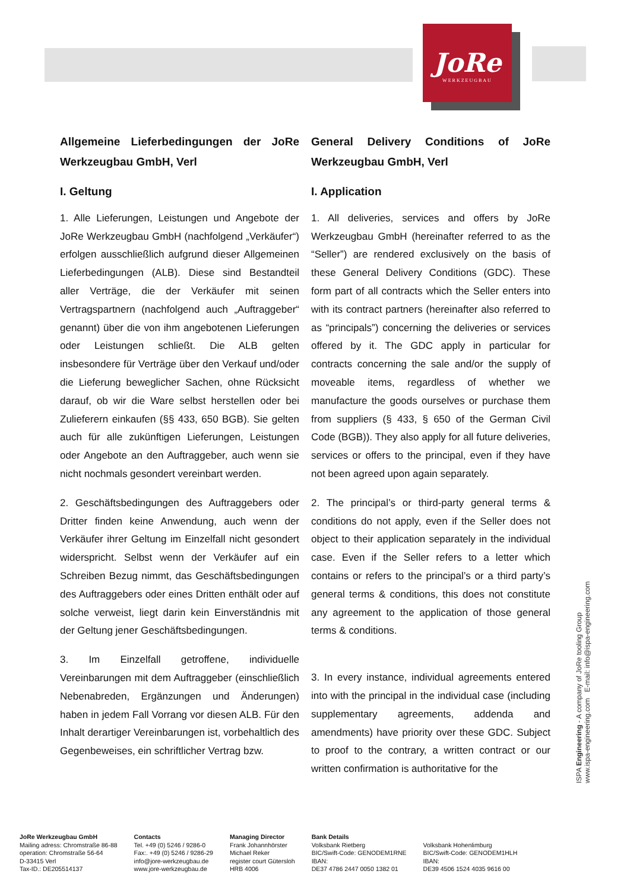JoRe
WERKZEUGBAU
Allgemeine Lieferbedingungen der JoRe Werkzeugbau GmbH, Verl
I. Geltung
1. Alle Lieferungen, Leistungen und Angebote der JoRe Werkzeugbau GmbH (nachfolgend „Verkäufer“) erfolgen ausschließlich aufgrund dieser Allgemeinen Lieferbedingungen (ALB). Diese sind Bestandteil aller Verträge, die der Verkäufer mit seinen Vertragspartnern (nachfolgend auch „Auftraggeber“ genannt) über die von ihm angebotenen Lieferungen oder Leistungen schließt. Die ALB gelten insbesondere für Verträge über den Verkauf und/oder die Lieferung beweglicher Sachen, ohne Rücksicht darauf, ob wir die Ware selbst herstellen oder bei Zulieferern einkaufen (§§ 433, 650 BGB). Sie gelten auch für alle zukünftigen Lieferungen, Leistungen oder Angebote an den Auftraggeber, auch wenn sie nicht nochmals gesondert vereinbart werden.
2. Geschäftsbedingungen des Auftraggebers oder Dritter finden keine Anwendung, auch wenn der Verkäufer ihrer Geltung im Einzelfall nicht gesondert widerspricht. Selbst wenn der Verkäufer auf ein Schreiben Bezug nimmt, das Geschäftsbedingungen des Auftraggebers oder eines Dritten enthält oder auf solche verweist, liegt darin kein Einverständnis mit der Geltung jener Geschäftsbedingungen.
3. Im Einzelfall getroffene, individuelle Vereinbarungen mit dem Auftraggeber (einschließlich Nebenabreden, Ergänzungen und Änderungen) haben in jedem Fall Vorrang vor diesen ALB. Für den Inhalt derartiger Vereinbarungen ist, vorbehaltlich des Gegenbeweises, ein schriftlicher Vertrag bzw.
General Delivery Conditions of JoRe Werkzeugbau GmbH, Verl
I. Application
1. All deliveries, services and offers by JoRe Werkzeugbau GmbH (hereinafter referred to as the “Seller”) are rendered exclusively on the basis of these General Delivery Conditions (GDC). These form part of all contracts which the Seller enters into with its contract partners (hereinafter also referred to as “principals”) concerning the deliveries or services offered by it. The GDC apply in particular for contracts concerning the sale and/or the supply of moveable items, regardless of whether we manufacture the goods ourselves or purchase them from suppliers (§ 433, § 650 of the German Civil Code (BGB)). They also apply for all future deliveries, services or offers to the principal, even if they have not been agreed upon again separately.
2. The principal’s or third-party general terms & conditions do not apply, even if the Seller does not object to their application separately in the individual case. Even if the Seller refers to a letter which contains or refers to the principal’s or a third party’s general terms & conditions, this does not constitute any agreement to the application of those general terms & conditions.
3. In every instance, individual agreements entered into with the principal in the individual case (including supplementary agreements, addenda and amendments) have priority over these GDC. Subject to proof to the contrary, a written contract or our written confirmation is authoritative for the
ISPA Engineering - A company of JoRe tooling Group
www.ispa-engineering.com E-mail: info@ispa-engineering.com
JoRe Werkzeugbau GmbH
Mailing adress: Chromstraße 86-88
operation: Chromstraße 56-64
D-33415 Verl
Tax-ID.: DE205514137
Contacts
Tel. +49 (0) 5246 / 9286-0
Fax:. +49 (0) 5246 / 9286-29
info@jore-werkzeugbau.de
www.jore-werkzeugbau.de
Managing Director
Frank Johannhörster
Michael Reker
register court Gütersloh
HRB 4006
Bank Details
Volksbank Rietberg
BIC/Swift-Code: GENODEM1RNE
IBAN:
DE37 4786 2447 0050 1382 01
Volksbank Hohenlimburg
BIC/Swift-Code: GENODEM1HLH
IBAN:
DE39 4506 1524 4035 9616 00